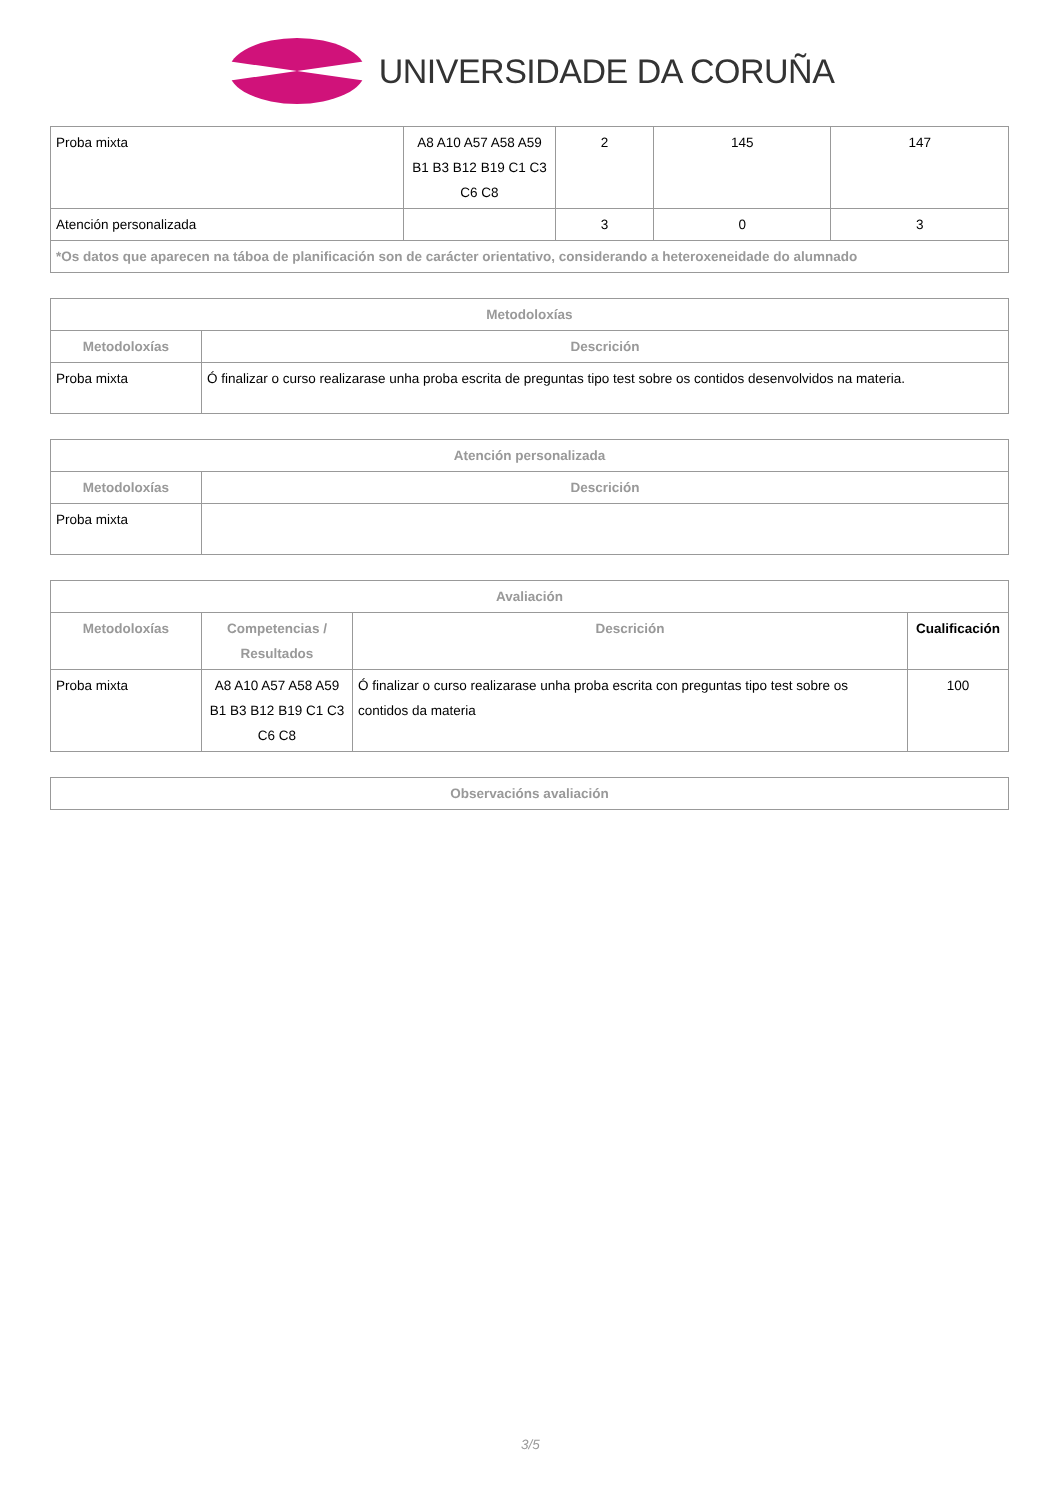UNIVERSIDADE DA CORUÑA
| Proba mixta | A8 A10 A57 A58 A59 B1 B3 B12 B19 C1 C3 C6 C8 | 2 | 145 | 147 |
| Atención personalizada | | 3 | 0 | 3 |
| *Os datos que aparecen na táboa de planificación son de carácter orientativo, considerando a heteroxeneidade do alumnado | | | | |
| Metodoloxías | |
| --- | --- |
| Metodoloxías | Descrición |
| Proba mixta | Ó finalizar o curso realizarase unha proba escrita de preguntas tipo test sobre os contidos desenvolvidos na materia. |
| Atención personalizada | |
| --- | --- |
| Metodoloxías | Descrición |
| Proba mixta | |
| Avaliación | | | |
| --- | --- | --- | --- |
| Metodoloxías | Competencias / Resultados | Descrición | Cualificación |
| Proba mixta | A8 A10 A57 A58 A59 B1 B3 B12 B19 C1 C3 C6 C8 | Ó finalizar o curso realizarase unha proba escrita con preguntas tipo test sobre os contidos da materia | 100 |
| Observacións avaliación |
| --- |
3/5